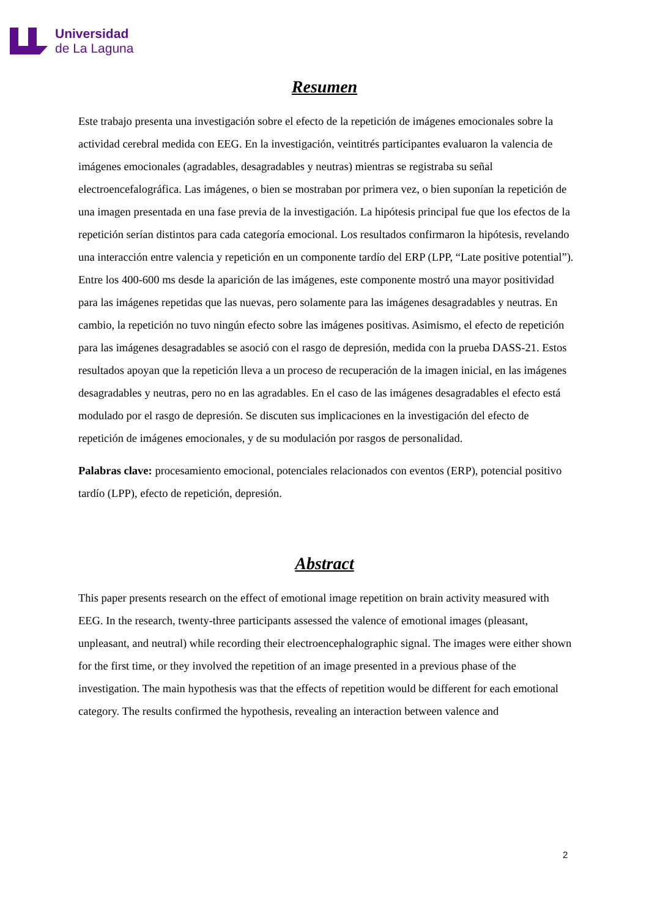Universidad
de La Laguna
Resumen
Este trabajo presenta una investigación sobre el efecto de la repetición de imágenes emocionales sobre la actividad cerebral medida con EEG. En la investigación, veintitrés participantes evaluaron la valencia de imágenes emocionales (agradables, desagradables y neutras) mientras se registraba su señal electroencefalográfica. Las imágenes, o bien se mostraban por primera vez, o bien suponían la repetición de una imagen presentada en una fase previa de la investigación. La hipótesis principal fue que los efectos de la repetición serían distintos para cada categoría emocional. Los resultados confirmaron la hipótesis, revelando una interacción entre valencia y repetición en un componente tardío del ERP (LPP, “Late positive potential”). Entre los 400-600 ms desde la aparición de las imágenes, este componente mostró una mayor positividad para las imágenes repetidas que las nuevas, pero solamente para las imágenes desagradables y neutras. En cambio, la repetición no tuvo ningún efecto sobre las imágenes positivas. Asimismo, el efecto de repetición para las imágenes desagradables se asoció con el rasgo de depresión, medida con la prueba DASS-21. Estos resultados apoyan que la repetición lleva a un proceso de recuperación de la imagen inicial, en las imágenes desagradables y neutras, pero no en las agradables. En el caso de las imágenes desagradables el efecto está modulado por el rasgo de depresión. Se discuten sus implicaciones en la investigación del efecto de repetición de imágenes emocionales, y de su modulación por rasgos de personalidad.
Palabras clave: procesamiento emocional, potenciales relacionados con eventos (ERP), potencial positivo tardío (LPP), efecto de repetición, depresión.
Abstract
This paper presents research on the effect of emotional image repetition on brain activity measured with EEG. In the research, twenty-three participants assessed the valence of emotional images (pleasant, unpleasant, and neutral) while recording their electroencephalographic signal. The images were either shown for the first time, or they involved the repetition of an image presented in a previous phase of the investigation. The main hypothesis was that the effects of repetition would be different for each emotional category. The results confirmed the hypothesis, revealing an interaction between valence and
2